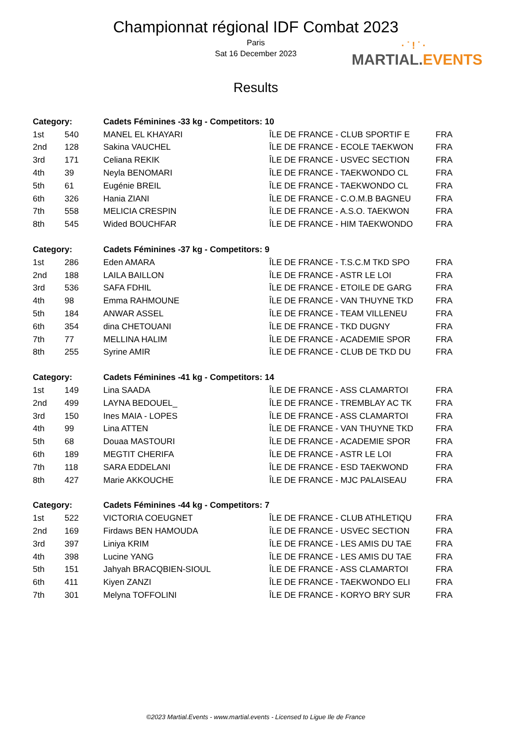Championnat régional IDF Combat 2023
Paris
Sat 16 December 2023
Results
·˙!˙·
MARTIAL.EVENTS
| Category: | | Cadets Féminines -33 kg - Competitors: 10 | | |
| --- | --- | --- | --- | --- |
| 1st | 540 | MANEL EL KHAYARI | ÎLE DE FRANCE - CLUB SPORTIF E | FRA |
| 2nd | 128 | Sakina VAUCHEL | ÎLE DE FRANCE - ECOLE TAEKWON | FRA |
| 3rd | 171 | Celiana REKIK | ÎLE DE FRANCE - USVEC SECTION | FRA |
| 4th | 39 | Neyla BENOMARI | ÎLE DE FRANCE - TAEKWONDO CL | FRA |
| 5th | 61 | Eugénie BREIL | ÎLE DE FRANCE - TAEKWONDO CL | FRA |
| 6th | 326 | Hania ZIANI | ÎLE DE FRANCE - C.O.M.B BAGNEU | FRA |
| 7th | 558 | MELICIA CRESPIN | ÎLE DE FRANCE - A.S.O. TAEKWON | FRA |
| 8th | 545 | Wided BOUCHFAR | ÎLE DE FRANCE - HIM TAEKWONDO | FRA |
| Category: | | Cadets Féminines -37 kg - Competitors: 9 | | |
| 1st | 286 | Eden AMARA | ÎLE DE FRANCE - T.S.C.M TKD SPO | FRA |
| 2nd | 188 | LAILA BAILLON | ÎLE DE FRANCE - ASTR LE LOI | FRA |
| 3rd | 536 | SAFA FDHIL | ÎLE DE FRANCE - ETOILE DE GARG | FRA |
| 4th | 98 | Emma RAHMOUNE | ÎLE DE FRANCE - VAN THUYNE TKD | FRA |
| 5th | 184 | ANWAR ASSEL | ÎLE DE FRANCE - TEAM VILLENEU | FRA |
| 6th | 354 | dina CHETOUANI | ÎLE DE FRANCE - TKD DUGNY | FRA |
| 7th | 77 | MELLINA HALIM | ÎLE DE FRANCE - ACADEMIE SPOR | FRA |
| 8th | 255 | Syrine AMIR | ÎLE DE FRANCE - CLUB DE TKD DU | FRA |
| Category: | | Cadets Féminines -41 kg - Competitors: 14 | | |
| 1st | 149 | Lina SAADA | ÎLE DE FRANCE - ASS CLAMARTOI | FRA |
| 2nd | 499 | LAYNA BEDOUEL_ | ÎLE DE FRANCE - TREMBLAY AC TK | FRA |
| 3rd | 150 | Ines MAIA - LOPES | ÎLE DE FRANCE - ASS CLAMARTOI | FRA |
| 4th | 99 | Lina ATTEN | ÎLE DE FRANCE - VAN THUYNE TKD | FRA |
| 5th | 68 | Douaa MASTOURI | ÎLE DE FRANCE - ACADEMIE SPOR | FRA |
| 6th | 189 | MEGTIT CHERIFA | ÎLE DE FRANCE - ASTR LE LOI | FRA |
| 7th | 118 | SARA EDDELANI | ÎLE DE FRANCE - ESD TAEKWOND | FRA |
| 8th | 427 | Marie AKKOUCHE | ÎLE DE FRANCE - MJC PALAISEAU | FRA |
| Category: | | Cadets Féminines -44 kg - Competitors: 7 | | |
| 1st | 522 | VICTORIA COEUGNET | ÎLE DE FRANCE - CLUB ATHLETIQU | FRA |
| 2nd | 169 | Firdaws BEN HAMOUDA | ÎLE DE FRANCE - USVEC SECTION | FRA |
| 3rd | 397 | Liniya KRIM | ÎLE DE FRANCE - LES AMIS DU TAE | FRA |
| 4th | 398 | Lucine YANG | ÎLE DE FRANCE - LES AMIS DU TAE | FRA |
| 5th | 151 | Jahyah BRACQBIEN-SIOUL | ÎLE DE FRANCE - ASS CLAMARTOI | FRA |
| 6th | 411 | Kiyen ZANZI | ÎLE DE FRANCE - TAEKWONDO ELI | FRA |
| 7th | 301 | Melyna TOFFOLINI | ÎLE DE FRANCE - KORYO BRY SUR | FRA |
©2023 Martial.Events - www.martial.events - Licensed to Ligue Ile de France